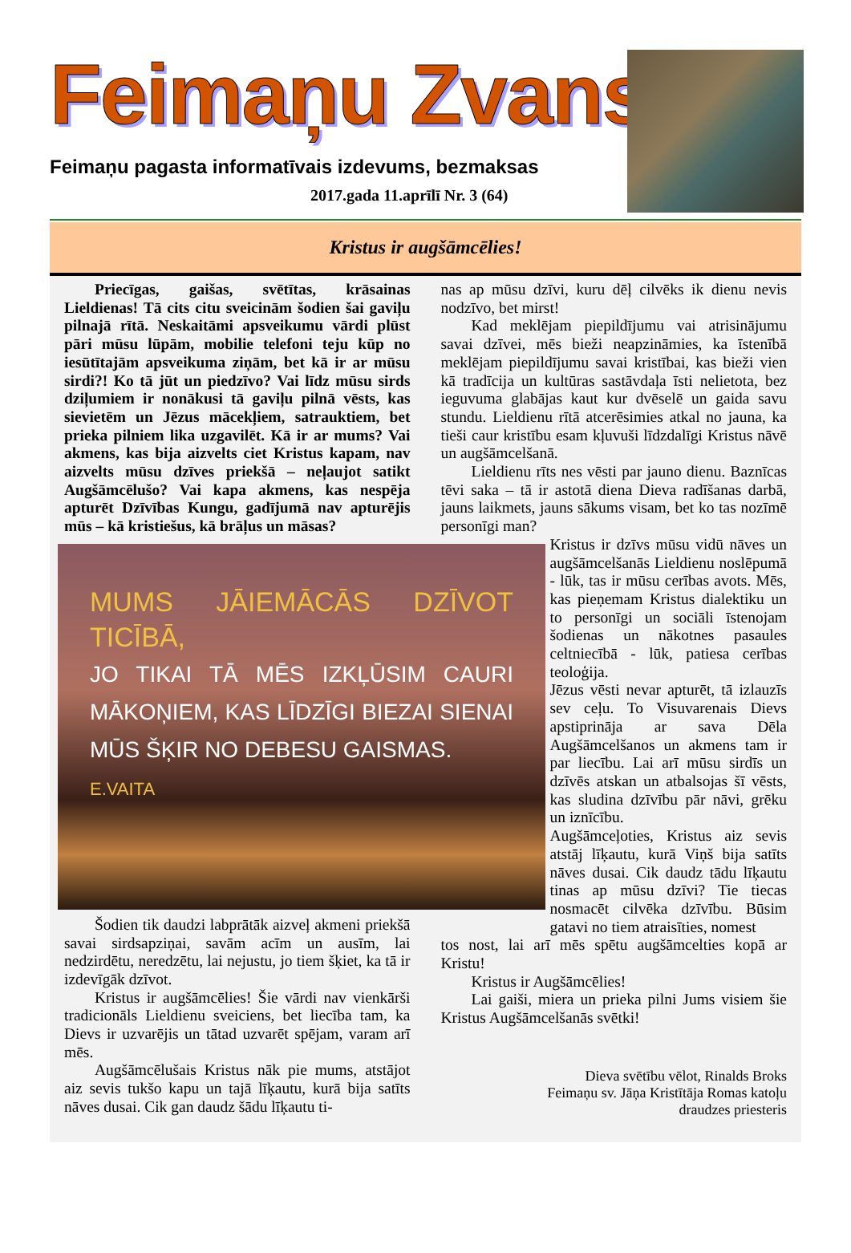Feimaņu Zvans
Feimaņu pagasta informatīvais izdevums, bezmaksas
2017.gada 11.aprīlī Nr. 3 (64)
Kristus ir augšāmcēlies!
Priecīgas, gaišas, svētītas, krāsainas Lieldienas! Tā cits citu sveicinām šodien šai gaviļu pilnajā rītā. Neskaitāmi apsveikumu vārdi plūst pāri mūsu lūpām, mobilie telefoni teju kūp no iesūtītajām apsveikuma ziņām, bet kā ir ar mūsu sirdi?! Ko tā jūt un piedzīvo? Vai līdz mūsu sirds dziļumiem ir nonākusi tā gaviļu pilnā vēsts, kas sievietēm un Jēzus mācekļiem, satrauktiem, bet prieka pilniem lika uzgavilēt. Kā ir ar mums? Vai akmens, kas bija aizvelts ciet Kristus kapam, nav aizvelts mūsu dzīves priekšā – neļaujot satikt Augšāmcēlušo? Vai kapa akmens, kas nespēja apturēt Dzīvības Kungu, gadījumā nav apturējis mūs – kā kristiešus, kā brāļus un māsas?
MUMS JĀIEMĀCĀS DZĪVOT TICĪBĀ,
JO TIKAI TĀ MĒS IZKĻŪSIM CAURI MĀKOŅIEM, KAS LĪDZĪGI BIEZAI SIENAI MŪS ŠĶIR NO DEBESU GAISMAS.
E.VAITA
Šodien tik daudzi labprātāk aizveļ akmeni priekšā savai sirdsapziņai, savām acīm un ausīm, lai nedzirdētu, neredzētu, lai nejustu, jo tiem šķiet, ka tā ir izdevīgāk dzīvot.
Kristus ir augšāmcēlies! Šie vārdi nav vienkārši tradicionāls Lieldienu sveiciens, bet liecība tam, ka Dievs ir uzvarējis un tātad uzvarēt spējam, varam arī mēs.
Augšāmcēlušais Kristus nāk pie mums, atstājot aiz sevis tukšo kapu un tajā līķautu, kurā bija satīts nāves dusai. Cik gan daudz šādu līķautu ti-
nas ap mūsu dzīvi, kuru dēļ cilvēks ik dienu nevis nodzīvo, bet mirst!
Kad meklējam piepildījumu vai atrisinājumu savai dzīvei, mēs bieži neapzināmies, ka īstenībā meklējam piepildījumu savai kristībai, kas bieži vien kā tradīcija un kultūras sastāvdaļa īsti nelietota, bez ieguvuma glabājas kaut kur dvēselē un gaida savu stundu. Lieldienu rītā atcerēsimies atkal no jauna, ka tieši caur kristību esam kļuvuši līdzdalīgi Kristus nāvē un augšāmcelšanā.
Lieldienu rīts nes vēsti par jauno dienu. Baznīcas tēvi saka – tā ir astotā diena Dieva radīšanas darbā, jauns laikmets, jauns sākums visam, bet ko tas nozīmē personīgi man?
Kristus ir dzīvs mūsu vidū nāves un augšāmcelšanās Lieldienu noslēpumā - lūk, tas ir mūsu cerības avots. Mēs, kas pieņemam Kristus dialektiku un to personīgi un sociāli īstenojam šodienas un nākotnes pasaules celtniecībā - lūk, patiesa cerības teoloģija.
Jēzus vēsti nevar apturēt, tā izlauzīs sev ceļu. To Visuvarenais Dievs apstiprināja ar sava Dēla Augšāmcelšanos un akmens tam ir par liecību. Lai arī mūsu sirdīs un dzīvēs atskan un atbalsojas šī vēsts, kas sludina dzīvību pār nāvi, grēku un iznīcību.
Augšāmceļoties, Kristus aiz sevis atstāj līķautu, kurā Viņš bija satīts nāves dusai. Cik daudz tādu līķautu tinas ap mūsu dzīvi? Tie tiecas nosmacēt cilvēka dzīvību. Būsim gatavi no tiem atraisīties, nomest
tos nost, lai arī mēs spētu augšāmcelties kopā ar Kristu!
Kristus ir Augšāmcēlies!
Lai gaiši, miera un prieka pilni Jums visiem šie Kristus Augšāmcelšanās svētki!
Dieva svētību vēlot, Rinalds Broks
Feimaņu sv. Jāņa Kristītāja Romas katoļu
draudzes priesteris